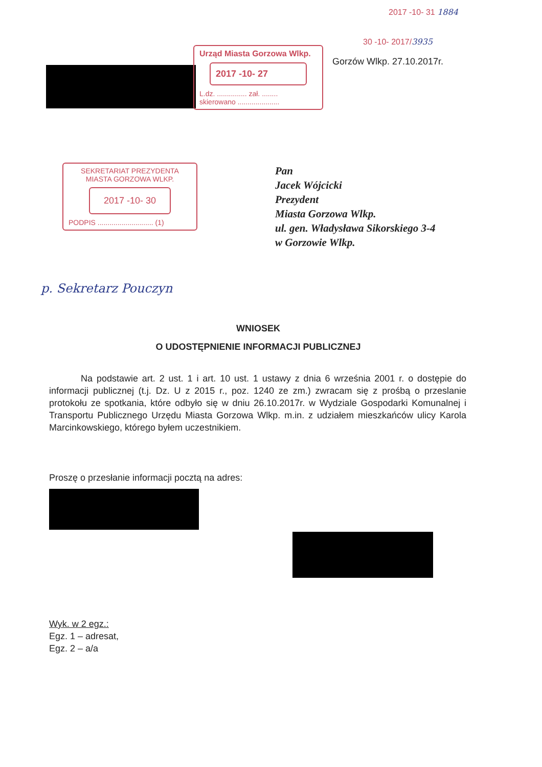2017 -10- 31 1884
30 -10- 2017/3935
Gorzów Wlkp. 27.10.2017r.
Urząd Miasta Gorzowa Wlkp.
2017 -10- 27
L.dz. ............... zał. ........
skierowano .....................
SEKRETARIAT PREZYDENTA
MIASTA GORZOWA WLKP.
2017 -10- 30
PODPIS ............................ (1)
Pan
Jacek Wójcicki
Prezydent
Miasta Gorzowa Wlkp.
ul. gen. Władysława Sikorskiego 3-4
w Gorzowie Wlkp.
p. Sekretarz Pouczyn
WNIOSEK
O UDOSTĘPNIENIE INFORMACJI PUBLICZNEJ
Na podstawie art. 2 ust. 1 i art. 10 ust. 1 ustawy z dnia 6 września 2001 r. o dostępie do informacji publicznej (t.j. Dz. U z 2015 r., poz. 1240 ze zm.) zwracam się z prośbą o przeslanie protokołu ze spotkania, które odbyło się w dniu 26.10.2017r. w Wydziale Gospodarki Komunalnej i Transportu Publicznego Urzędu Miasta Gorzowa Wlkp. m.in. z udziałem mieszkańców ulicy Karola Marcinkowskiego, którego byłem uczestnikiem.
Proszę o przesłanie informacji pocztą na adres:
Wyk. w 2 egz.:
Egz. 1 – adresat,
Egz. 2 – a/a